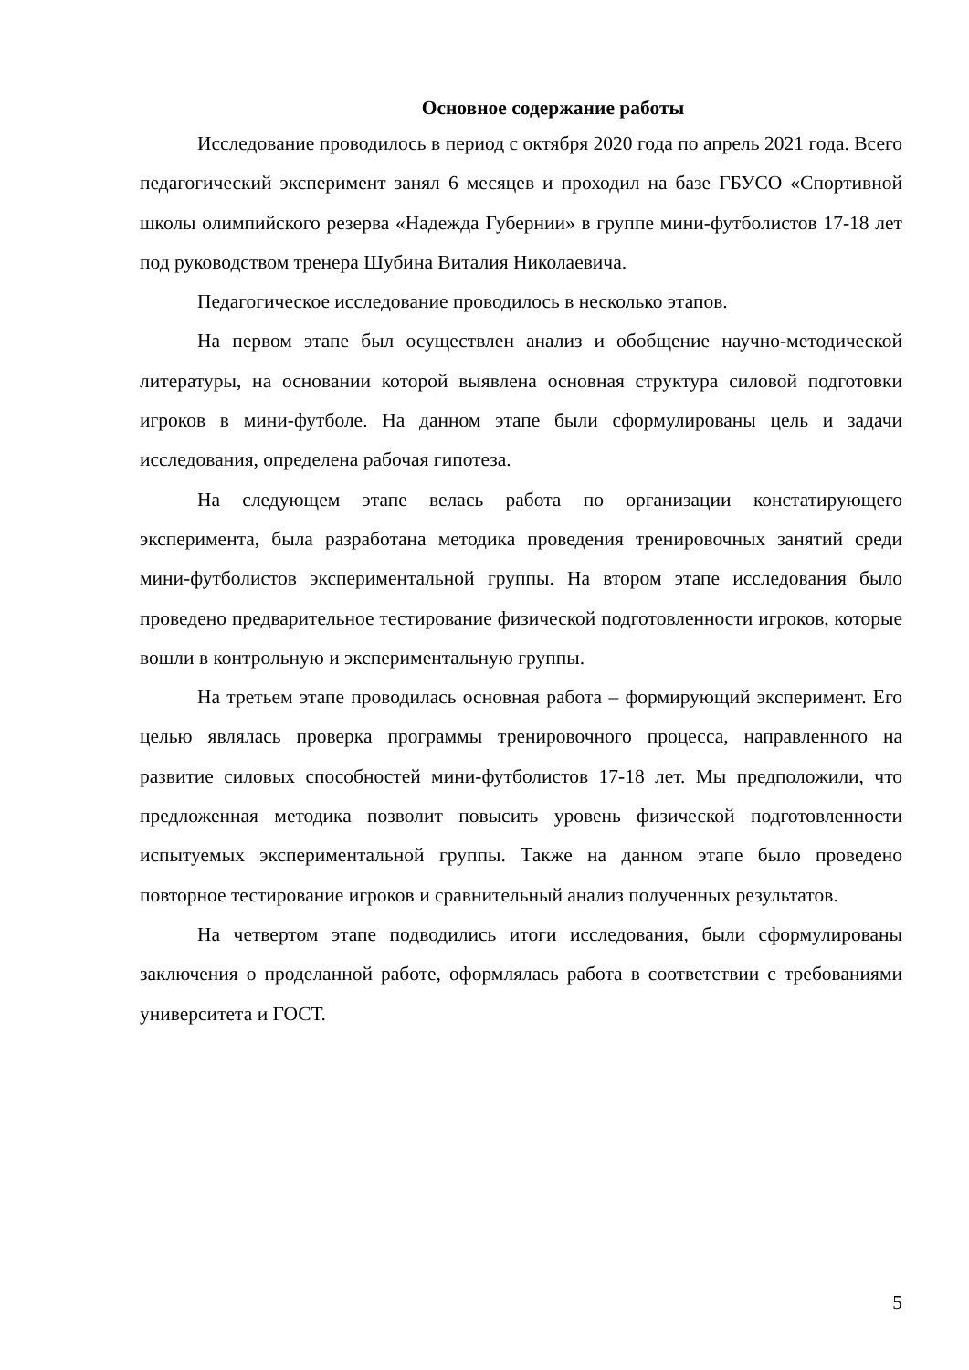Основное содержание работы
Исследование проводилось в период с октября 2020 года по апрель 2021 года. Всего педагогический эксперимент занял 6 месяцев и проходил на базе ГБУСО «Спортивной школы олимпийского резерва «Надежда Губернии» в группе мини-футболистов 17-18 лет под руководством тренера Шубина Виталия Николаевича.
Педагогическое исследование проводилось в несколько этапов.
На первом этапе был осуществлен анализ и обобщение научно-методической литературы, на основании которой выявлена основная структура силовой подготовки игроков в мини-футболе. На данном этапе были сформулированы цель и задачи исследования, определена рабочая гипотеза.
На следующем этапе велась работа по организации констатирующего эксперимента, была разработана методика проведения тренировочных занятий среди мини-футболистов экспериментальной группы. На втором этапе исследования было проведено предварительное тестирование физической подготовленности игроков, которые вошли в контрольную и экспериментальную группы.
На третьем этапе проводилась основная работа – формирующий эксперимент. Его целью являлась проверка программы тренировочного процесса, направленного на развитие силовых способностей мини-футболистов 17-18 лет. Мы предположили, что предложенная методика позволит повысить уровень физической подготовленности испытуемых экспериментальной группы. Также на данном этапе было проведено повторное тестирование игроков и сравнительный анализ полученных результатов.
На четвертом этапе подводились итоги исследования, были сформулированы заключения о проделанной работе, оформлялась работа в соответствии с требованиями университета и ГОСТ.
5